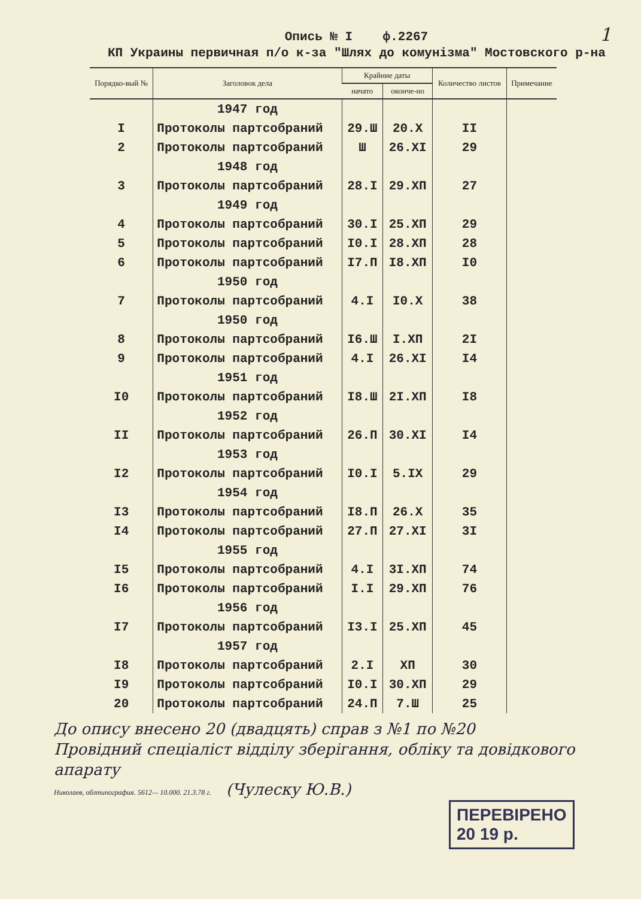1
Опись № I ф.2267
КП Украины первичная п/о к-за "Шлях до комунізма" Мостовского р-на
| Порядко-вый № | Заголовок дела | Крайние даты | | Количество листов | Примечание |
| --- | --- | --- | --- | --- | --- |
| | | начато | оконче-но | | |
| | 1947 год | | | | |
| I | Протоколы партсобраний | 29.Ш | 20.X | II | |
| 2 | Протоколы партсобраний | Ш | 26.XI | 29 | |
| | 1948 год | | | | |
| 3 | Протоколы партсобраний | 28.I | 29.XП | 27 | |
| | 1949 год | | | | |
| 4 | Протоколы партсобраний | 30.I | 25.XП | 29 | |
| 5 | Протоколы партсобраний | I0.I | 28.XП | 28 | |
| 6 | Протоколы партсобраний | I7.П | I8.XП | I0 | |
| | 1950 год | | | | |
| 7 | Протоколы партсобраний | 4.I | I0.X | 38 | |
| | 1950 год | | | | |
| 8 | Протоколы партсобраний | I6.Ш | I.XП | 2I | |
| 9 | Протоколы партсобраний | 4.I | 26.XI | I4 | |
| | 1951 год | | | | |
| I0 | Протоколы партсобраний | I8.Ш | 2I.XП | I8 | |
| | 1952 год | | | | |
| II | Протоколы партсобраний | 26.П | 30.XI | I4 | |
| | 1953 год | | | | |
| I2 | Протоколы партсобраний | I0.I | 5.IX | 29 | |
| | 1954 год | | | | |
| I3 | Протоколы партсобраний | I8.П | 26.X | 35 | |
| I4 | Протоколы партсобраний | 27.П | 27.XI | 3I | |
| | 1955 год | | | | |
| I5 | Протоколы партсобраний | 4.I | 3I.XП | 74 | |
| I6 | Протоколы партсобраний | I.I | 29.XП | 76 | |
| | 1956 год | | | | |
| I7 | Протоколы партсобраний | I3.I | 25.XП | 45 | |
| | 1957 год | | | | |
| I8 | Протоколы партсобраний | 2.I | XП | 30 | |
| I9 | Протоколы партсобраний | I0.I | 30.XП | 29 | |
| 20 | Протоколы партсобраний | 24.П | 7.Ш | 25 | |
До опису внесено 20 (двадцять) справ з №1 по №20
Провідний спеціаліст відділу зберігання, обліку та довідкового апарату
Николаев, облтипография. 5612— 10.000. 21.3.78 г. (Чулеску Ю.В.)
ПЕРЕВІРЕНО
20 19 р.